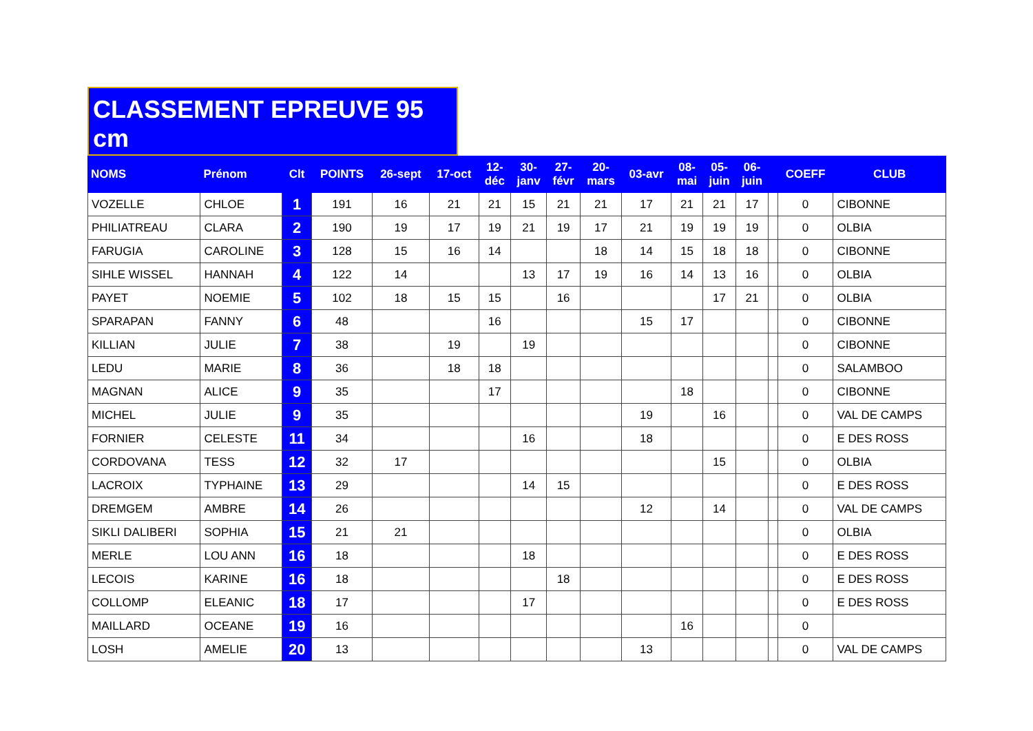CLASSEMENT EPREUVE 95 cm
| NOMS | Prénom | Clt | POINTS | 26-sept | 17-oct | 12- déc | 30- janv | 27- févr | 20- mars | 03-avr | 08- mai | 05- juin | 06- juin | | COEFF | CLUB |
| --- | --- | --- | --- | --- | --- | --- | --- | --- | --- | --- | --- | --- | --- | --- | --- | --- |
| VOZELLE | CHLOE | 1 | 191 | 16 | 21 | 21 | 15 | 21 | 21 | 17 | 21 | 21 | 17 | | 0 | CIBONNE |
| PHILIATREAU | CLARA | 2 | 190 | 19 | 17 | 19 | 21 | 19 | 17 | 21 | 19 | 19 | 19 | | 0 | OLBIA |
| FARUGIA | CAROLINE | 3 | 128 | 15 | 16 | 14 | | | 18 | 14 | 15 | 18 | 18 | | 0 | CIBONNE |
| SIHLE WISSEL | HANNAH | 4 | 122 | 14 | | | 13 | 17 | 19 | 16 | 14 | 13 | 16 | | 0 | OLBIA |
| PAYET | NOEMIE | 5 | 102 | 18 | 15 | 15 | | 16 | | | | 17 | 21 | | 0 | OLBIA |
| SPARAPAN | FANNY | 6 | 48 | | | 16 | | | | 15 | 17 | | | | 0 | CIBONNE |
| KILLIAN | JULIE | 7 | 38 | | 19 | | 19 | | | | | | | | 0 | CIBONNE |
| LEDU | MARIE | 8 | 36 | | 18 | 18 | | | | | | | | | 0 | SALAMBOO |
| MAGNAN | ALICE | 9 | 35 | | | 17 | | | | | 18 | | | | 0 | CIBONNE |
| MICHEL | JULIE | 9 | 35 | | | | | | | 19 | | 16 | | | 0 | VAL DE CAMPS |
| FORNIER | CELESTE | 11 | 34 | | | | 16 | | | 18 | | | | | 0 | E DES ROSS |
| CORDOVANA | TESS | 12 | 32 | 17 | | | | | | | | 15 | | | 0 | OLBIA |
| LACROIX | TYPHAINE | 13 | 29 | | | | 14 | 15 | | | | | | | 0 | E DES ROSS |
| DREMGEM | AMBRE | 14 | 26 | | | | | | | 12 | | 14 | | | 0 | VAL DE CAMPS |
| SIKLI DALIBERI | SOPHIA | 15 | 21 | 21 | | | | | | | | | | | 0 | OLBIA |
| MERLE | LOU ANN | 16 | 18 | | | | 18 | | | | | | | | 0 | E DES ROSS |
| LECOIS | KARINE | 16 | 18 | | | | | 18 | | | | | | | 0 | E DES ROSS |
| COLLOMP | ELEANIC | 18 | 17 | | | | 17 | | | | | | | | 0 | E DES ROSS |
| MAILLARD | OCEANE | 19 | 16 | | | | | | | | 16 | | | | 0 | |
| LOSH | AMELIE | 20 | 13 | | | | | | | 13 | | | | | 0 | VAL DE CAMPS |